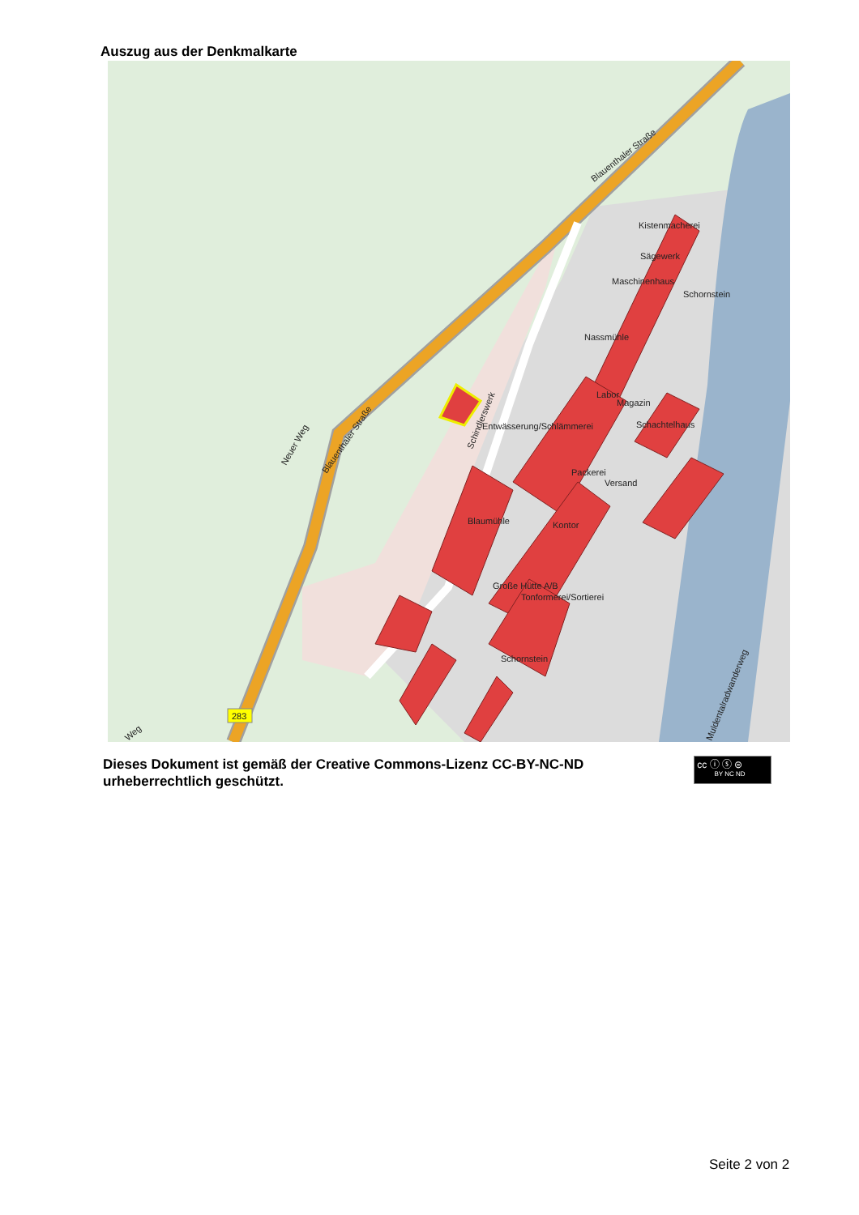Auszug aus der Denkmalkarte
Kistenmacherei
Sägewerk
Maschinenhaus
Schornstein
Nassmühle
Labor
Magazin
Entwässerung/Schlämmerei
Schachtelhaus
Packerei
Versand
Blaumühle
Kontor
Große Hütte A/B
Tonformerei/Sortierei
Schornstein
Blauenthaler Straße
Blauenthaler Straße
Neuer Weg
Schindlerswerk
Muldentalradwanderweg
Weg
283
Dieses Dokument ist gemäß der Creative Commons-Lizenz CC-BY-NC-ND
urheberrechtlich geschützt.
cc ⓘ ⓢ ⊜
BY NC ND
Seite 2 von 2